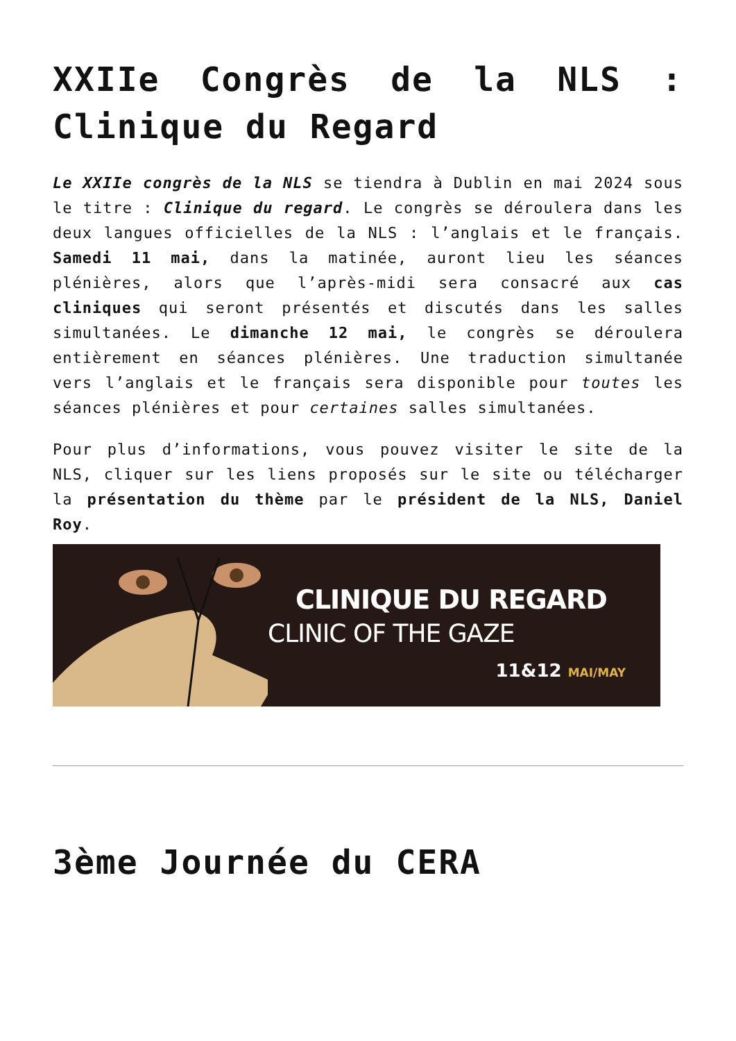XXIIe Congrès de la NLS : Clinique du Regard
Le XXIIe congrès de la NLS se tiendra à Dublin en mai 2024 sous le titre : Clinique du regard. Le congrès se déroulera dans les deux langues officielles de la NLS : l’anglais et le français. Samedi 11 mai, dans la matinée, auront lieu les séances plénières, alors que l’après-midi sera consacré aux cas cliniques qui seront présentés et discutés dans les salles simultanées. Le dimanche 12 mai, le congrès se déroulera entièrement en séances plénières. Une traduction simultanée vers l’anglais et le français sera disponible pour toutes les séances plénières et pour certaines salles simultanées.
Pour plus d’informations, vous pouvez visiter le site de la NLS, cliquer sur les liens proposés sur le site ou télécharger la présentation du thème par le président de la NLS, Daniel Roy.
CLINIQUE DU REGARD
CLINIC OF THE GAZE
11&12 MAI/MAY
3ème Journée du CERA